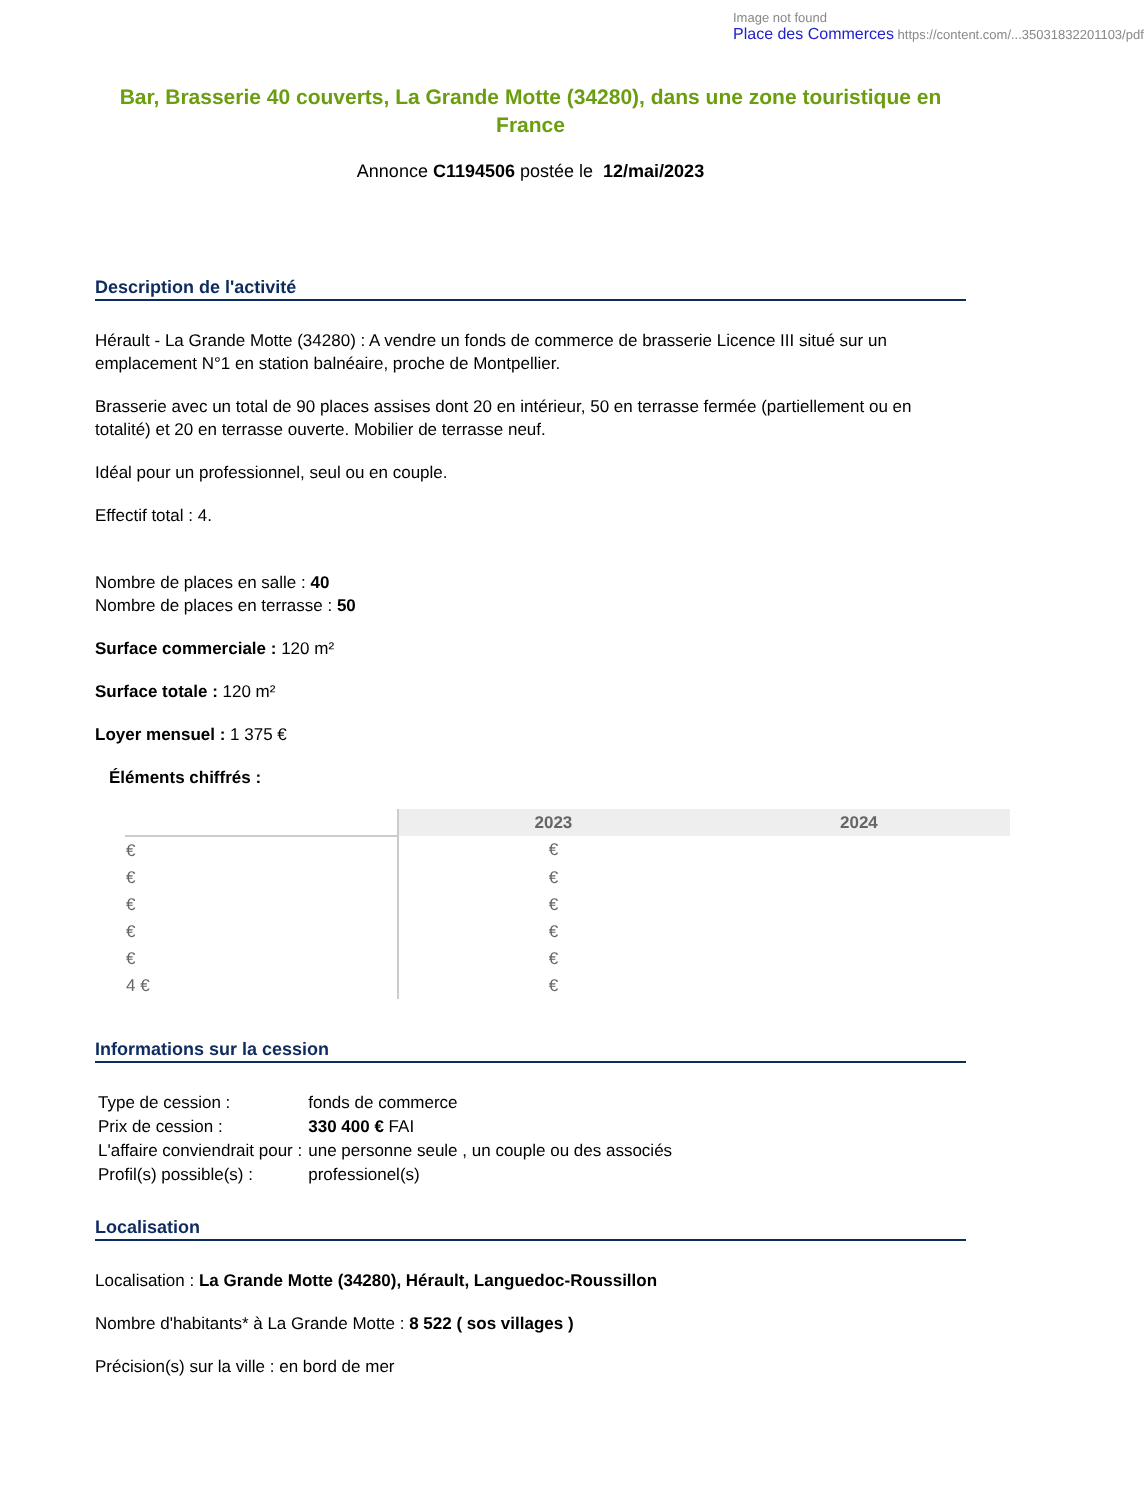Image not found
Place des Commerces https://content.com/...35031832201103/pdf
Bar, Brasserie 40 couverts, La Grande Motte (34280), dans une zone touristique en France
Annonce C1194506 postée le 12/mai/2023
Description de l'activité
Hérault - La Grande Motte (34280) : A vendre un fonds de commerce de brasserie Licence III situé sur un emplacement N°1 en station balnéaire, proche de Montpellier.
Brasserie avec un total de 90 places assises dont 20 en intérieur, 50 en terrasse fermée (partiellement ou en totalité) et 20 en terrasse ouverte. Mobilier de terrasse neuf.
Idéal pour un professionnel, seul ou en couple.
Effectif total : 4.
Nombre de places en salle : 40
Nombre de places en terrasse : 50
Surface commerciale : 120 m²
Surface totale : 120 m²
Loyer mensuel : 1 375 €
Éléments chiffrés :
| | 2023 | 2024 |
| --- | --- | --- |
| € | € | |
| € | € | |
| € | € | |
| € | € | |
| € | € | |
| 4 € | € | |
Informations sur la cession
| Type de cession : | fonds de commerce |
| Prix de cession : | 330 400 € FAI |
| L'affaire conviendrait pour : | une personne seule , un couple ou des associés |
| Profil(s) possible(s) : | professionel(s) |
Localisation
Localisation : La Grande Motte (34280), Hérault, Languedoc-Roussillon
Nombre d'habitants* à La Grande Motte : 8 522 ( sos villages )
Précision(s) sur la ville : en bord de mer